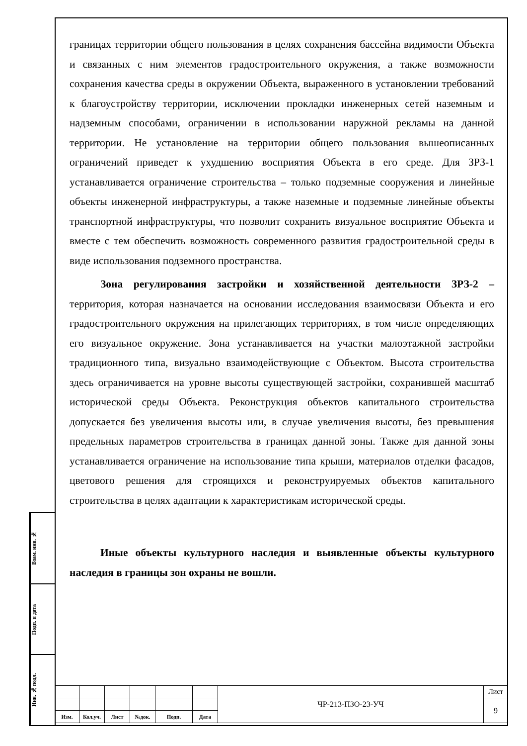Взам. инв. №
Подп. и дата
Инв. № подл.
границах территории общего пользования в целях сохранения бассейна видимости Объекта и связанных с ним элементов градостроительного окружения, а также возможности сохранения качества среды в окружении Объекта, выраженного в установлении требований к благоустройству территории, исключении прокладки инженерных сетей наземным и надземным способами, ограничении в использовании наружной рекламы на данной территории. Не установление на территории общего пользования вышеописанных ограничений приведет к ухудшению восприятия Объекта в его среде. Для ЗРЗ-1 устанавливается ограничение строительства – только подземные сооружения и линейные объекты инженерной инфраструктуры, а также наземные и подземные линейные объекты транспортной инфраструктуры, что позволит сохранить визуальное восприятие Объекта и вместе с тем обеспечить возможность современного развития градостроительной среды в виде использования подземного пространства.
Зона регулирования застройки и хозяйственной деятельности ЗРЗ-2 – территория, которая назначается на основании исследования взаимосвязи Объекта и его градостроительного окружения на прилегающих территориях, в том числе определяющих его визуальное окружение. Зона устанавливается на участки малоэтажной застройки традиционного типа, визуально взаимодействующие с Объектом. Высота строительства здесь ограничивается на уровне высоты существующей застройки, сохранившей масштаб исторической среды Объекта. Реконструкция объектов капитального строительства допускается без увеличения высоты или, в случае увеличения высоты, без превышения предельных параметров строительства в границах данной зоны. Также для данной зоны устанавливается ограничение на использование типа крыши, материалов отделки фасадов, цветового решения для строящихся и реконструируемых объектов капитального строительства в целях адаптации к характеристикам исторической среды.
Иные объекты культурного наследия и выявленные объекты культурного наследия в границы зон охраны не вошли.
| | | | | | | ЧР-213-ПЗО-23-УЧ | Лист |
| | | | | | | | 9 |
| Изм. | Кол.уч. | Лист | №док. | Подп. | Дата | | |